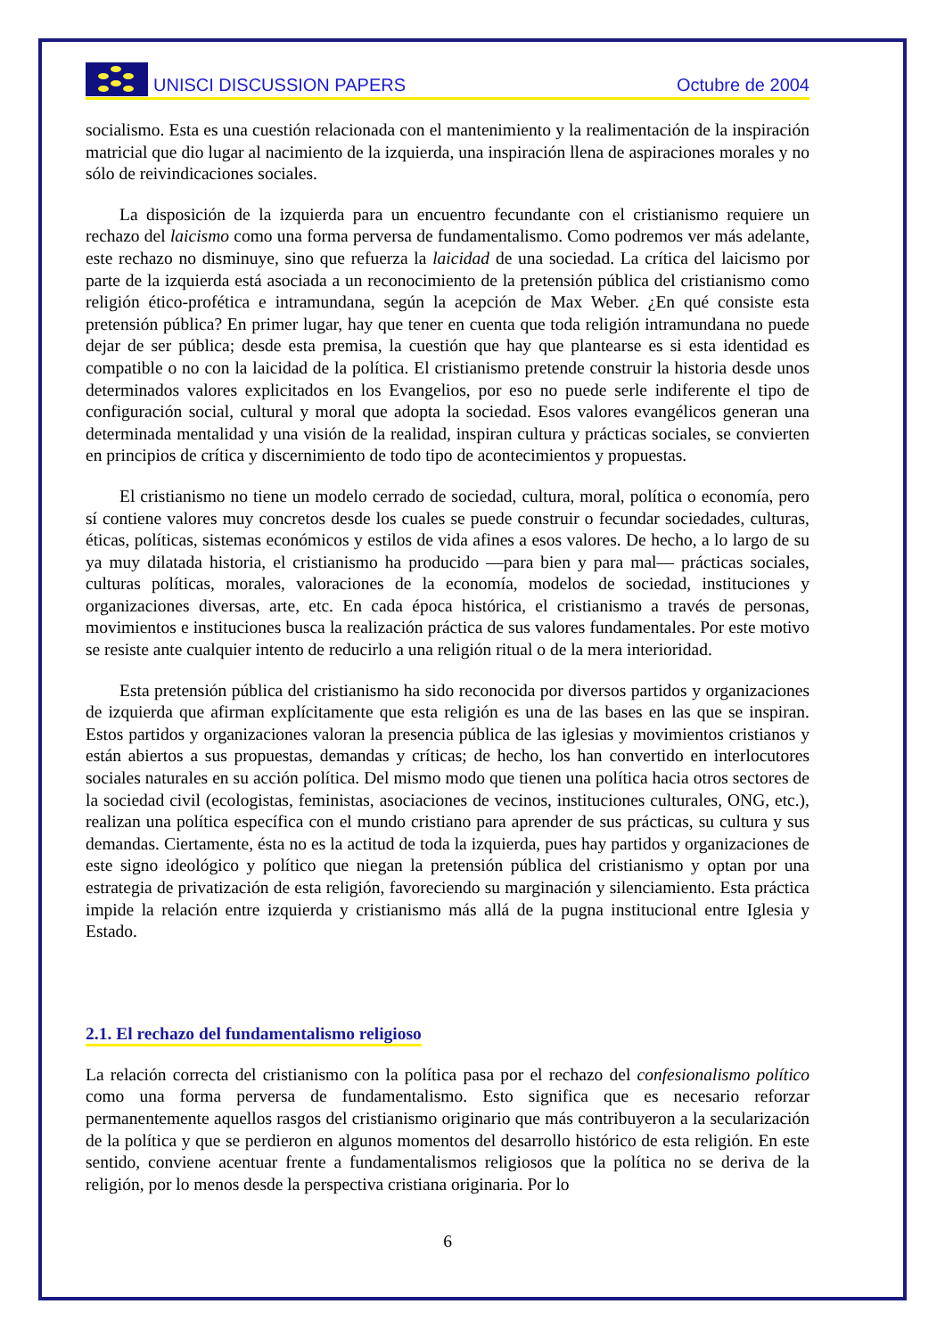UNISCI DISCUSSION PAPERS Octubre de 2004
socialismo. Esta es una cuestión relacionada con el mantenimiento y la realimentación de la inspiración matricial que dio lugar al nacimiento de la izquierda, una inspiración llena de aspiraciones morales y no sólo de reivindicaciones sociales.
La disposición de la izquierda para un encuentro fecundante con el cristianismo requiere un rechazo del laicismo como una forma perversa de fundamentalismo. Como podremos ver más adelante, este rechazo no disminuye, sino que refuerza la laicidad de una sociedad. La crítica del laicismo por parte de la izquierda está asociada a un reconocimiento de la pretensión pública del cristianismo como religión ético-profética e intramundana, según la acepción de Max Weber. ¿En qué consiste esta pretensión pública? En primer lugar, hay que tener en cuenta que toda religión intramundana no puede dejar de ser pública; desde esta premisa, la cuestión que hay que plantearse es si esta identidad es compatible o no con la laicidad de la política. El cristianismo pretende construir la historia desde unos determinados valores explicitados en los Evangelios, por eso no puede serle indiferente el tipo de configuración social, cultural y moral que adopta la sociedad. Esos valores evangélicos generan una determinada mentalidad y una visión de la realidad, inspiran cultura y prácticas sociales, se convierten en principios de crítica y discernimiento de todo tipo de acontecimientos y propuestas.
El cristianismo no tiene un modelo cerrado de sociedad, cultura, moral, política o economía, pero sí contiene valores muy concretos desde los cuales se puede construir o fecundar sociedades, culturas, éticas, políticas, sistemas económicos y estilos de vida afines a esos valores. De hecho, a lo largo de su ya muy dilatada historia, el cristianismo ha producido —para bien y para mal— prácticas sociales, culturas políticas, morales, valoraciones de la economía, modelos de sociedad, instituciones y organizaciones diversas, arte, etc. En cada época histórica, el cristianismo a través de personas, movimientos e instituciones busca la realización práctica de sus valores fundamentales. Por este motivo se resiste ante cualquier intento de reducirlo a una religión ritual o de la mera interioridad.
Esta pretensión pública del cristianismo ha sido reconocida por diversos partidos y organizaciones de izquierda que afirman explícitamente que esta religión es una de las bases en las que se inspiran. Estos partidos y organizaciones valoran la presencia pública de las iglesias y movimientos cristianos y están abiertos a sus propuestas, demandas y críticas; de hecho, los han convertido en interlocutores sociales naturales en su acción política. Del mismo modo que tienen una política hacia otros sectores de la sociedad civil (ecologistas, feministas, asociaciones de vecinos, instituciones culturales, ONG, etc.), realizan una política específica con el mundo cristiano para aprender de sus prácticas, su cultura y sus demandas. Ciertamente, ésta no es la actitud de toda la izquierda, pues hay partidos y organizaciones de este signo ideológico y político que niegan la pretensión pública del cristianismo y optan por una estrategia de privatización de esta religión, favoreciendo su marginación y silenciamiento. Esta práctica impide la relación entre izquierda y cristianismo más allá de la pugna institucional entre Iglesia y Estado.
2.1. El rechazo del fundamentalismo religioso
La relación correcta del cristianismo con la política pasa por el rechazo del confesionalismo político como una forma perversa de fundamentalismo. Esto significa que es necesario reforzar permanentemente aquellos rasgos del cristianismo originario que más contribuyeron a la secularización de la política y que se perdieron en algunos momentos del desarrollo histórico de esta religión. En este sentido, conviene acentuar frente a fundamentalismos religiosos que la política no se deriva de la religión, por lo menos desde la perspectiva cristiana originaria. Por lo
6